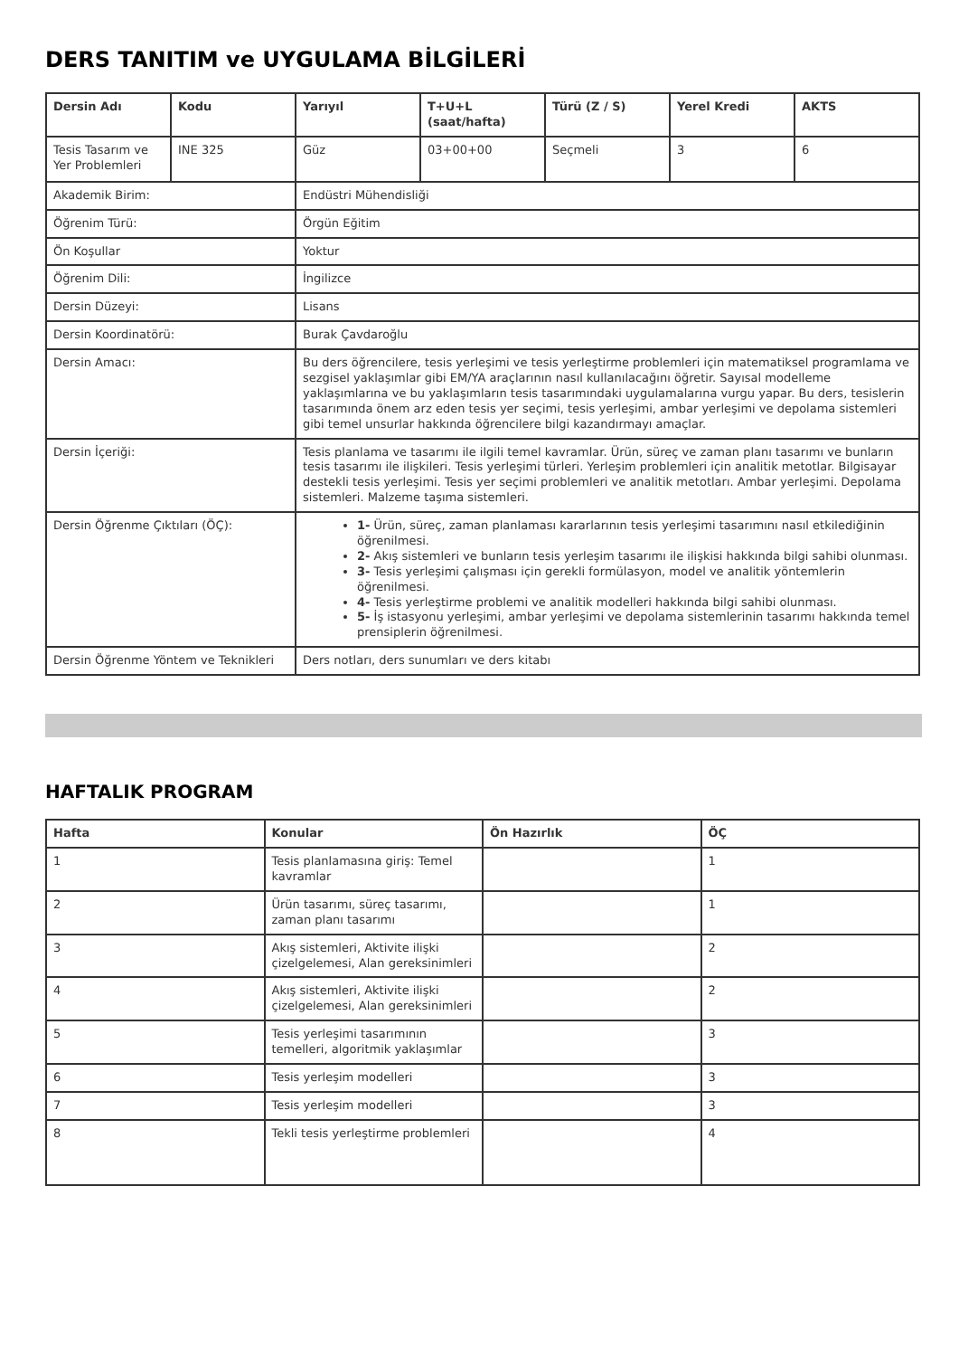DERS TANITIM ve UYGULAMA BİLGİLERİ
| Dersin Adı | Kodu | Yarıyıl | T+U+L (saat/hafta) | Türü (Z / S) | Yerel Kredi | AKTS |
| --- | --- | --- | --- | --- | --- | --- |
| Tesis Tasarım ve Yer Problemleri | INE 325 | Güz | 03+00+00 | Seçmeli | 3 | 6 |
| Akademik Birim: | | Endüstri Mühendisliği | | | | |
| Öğrenim Türü: | | Örgün Eğitim | | | | |
| Ön Koşullar | | Yoktur | | | | |
| Öğrenim Dili: | | İngilizce | | | | |
| Dersin Düzeyi: | | Lisans | | | | |
| Dersin Koordinatörü: | | Burak Çavdaroğlu | | | | |
| Dersin Amacı: | | Bu ders öğrencilere, tesis yerleşimi ve tesis yerleştirme problemleri için matematiksel programlama ve sezgisel yaklaşımlar gibi EM/YA araçlarının nasıl kullanılacağını öğretir. Sayısal modelleme yaklaşımlarına ve bu yaklaşımların tesis tasarımındaki uygulamalarına vurgu yapar. Bu ders, tesislerin tasarımında önem arz eden tesis yer seçimi, tesis yerleşimi, ambar yerleşimi ve depolama sistemleri gibi temel unsurlar hakkında öğrencilere bilgi kazandırmayı amaçlar. | | | | |
| Dersin İçeriği: | | Tesis planlama ve tasarımı ile ilgili temel kavramlar. Ürün, süreç ve zaman planı tasarımı ve bunların tesis tasarımı ile ilişkileri. Tesis yerleşimi türleri. Yerleşim problemleri için analitik metotlar. Bilgisayar destekli tesis yerleşimi. Tesis yer seçimi problemleri ve analitik metotları. Ambar yerleşimi. Depolama sistemleri. Malzeme taşıma sistemleri. | | | | |
| Dersin Öğrenme Çıktıları (ÖÇ): | | 1- Ürün, süreç, zaman planlaması kararlarının tesis yerleşimi tasarımını nasıl etkilediğinin öğrenilmesi. 2- Akış sistemleri ve bunların tesis yerleşim tasarımı ile ilişkisi hakkında bilgi sahibi olunması. 3- Tesis yerleşimi çalışması için gerekli formülasyon, model ve analitik yöntemlerin öğrenilmesi. 4- Tesis yerleştirme problemi ve analitik modelleri hakkında bilgi sahibi olunması. 5- İş istasyonu yerleşimi, ambar yerleşimi ve depolama sistemlerinin tasarımı hakkında temel prensiplerin öğrenilmesi. | | | | |
| Dersin Öğrenme Yöntem ve Teknikleri | | Ders notları, ders sunumları ve ders kitabı | | | | |
HAFTALIK PROGRAM
| Hafta | Konular | Ön Hazırlık | ÖÇ |
| --- | --- | --- | --- |
| 1 | Tesis planlamasına giriş: Temel kavramlar | | 1 |
| 2 | Ürün tasarımı, süreç tasarımı, zaman planı tasarımı | | 1 |
| 3 | Akış sistemleri, Aktivite ilişki çizelgelemesi, Alan gereksinimleri | | 2 |
| 4 | Akış sistemleri, Aktivite ilişki çizelgelemesi, Alan gereksinimleri | | 2 |
| 5 | Tesis yerleşimi tasarımının temelleri, algoritmik yaklaşımlar | | 3 |
| 6 | Tesis yerleşim modelleri | | 3 |
| 7 | Tesis yerleşim modelleri | | 3 |
| 8 | Tekli tesis yerleştirme problemleri | | 4 |